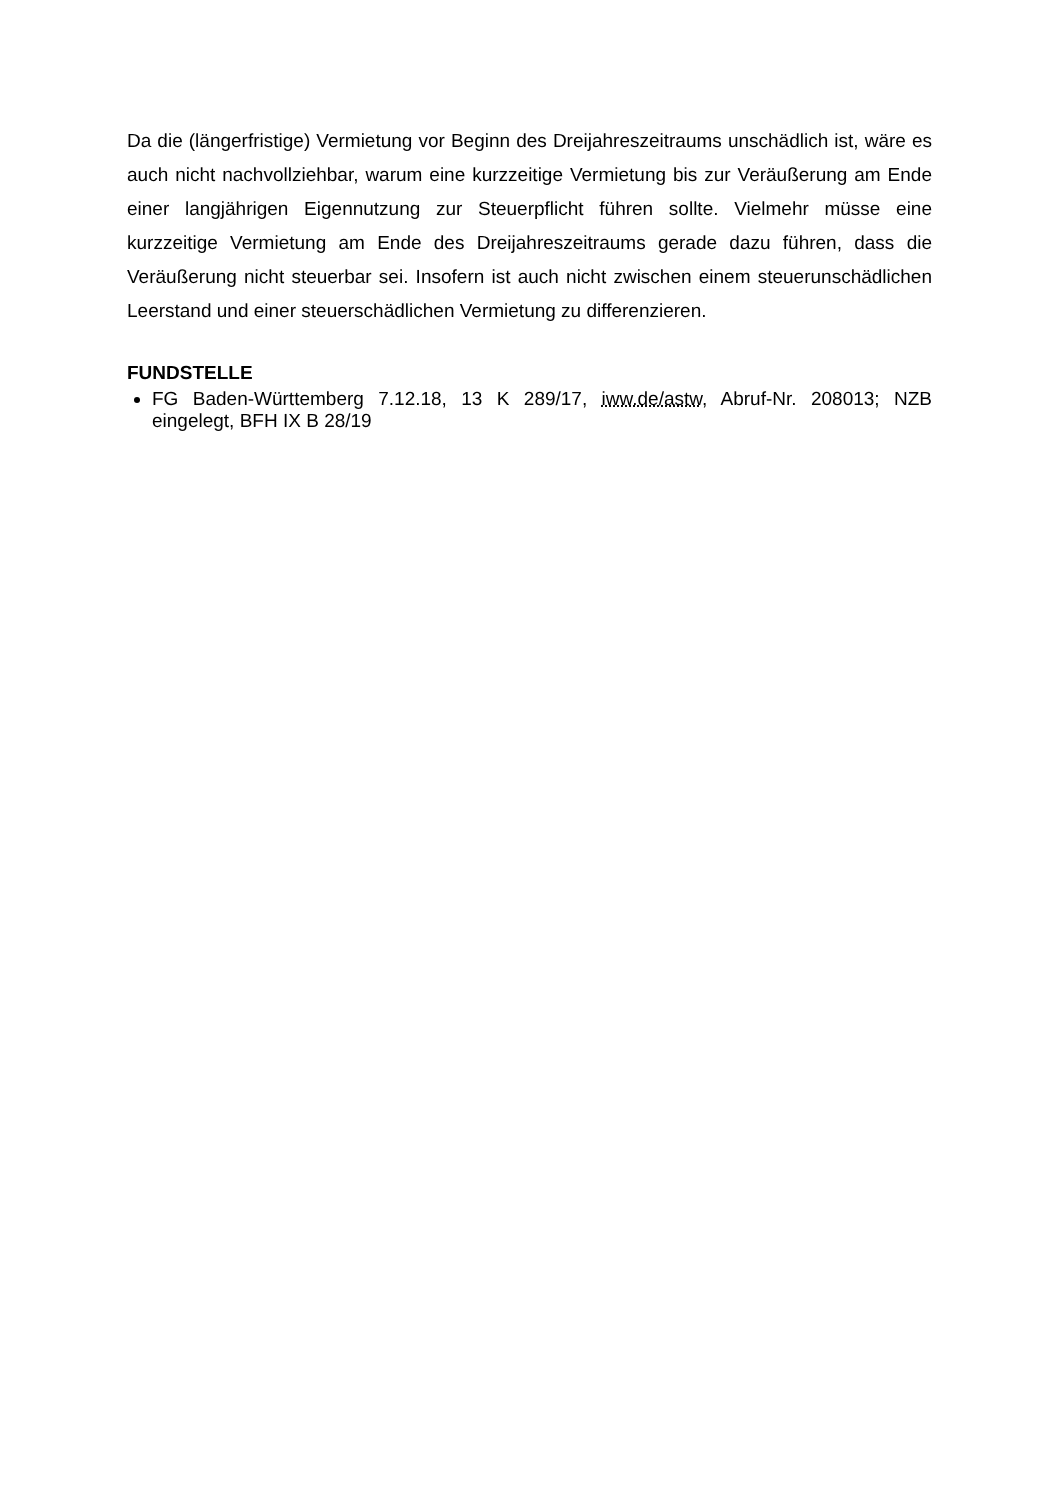Da die (längerfristige) Vermietung vor Beginn des Dreijahreszeitraums unschädlich ist, wäre es auch nicht nachvollziehbar, warum eine kurzzeitige Vermietung bis zur Veräußerung am Ende einer langjährigen Eigennutzung zur Steuerpflicht führen sollte. Vielmehr müsse eine kurzzeitige Vermietung am Ende des Dreijahreszeitraums gerade dazu führen, dass die Veräußerung nicht steuerbar sei. Insofern ist auch nicht zwischen einem steuerunschädlichen Leerstand und einer steuerschädlichen Vermietung zu differenzieren.
FUNDSTELLE
FG Baden-Württemberg 7.12.18, 13 K 289/17, iww.de/astw, Abruf-Nr. 208013; NZB eingelegt, BFH IX B 28/19